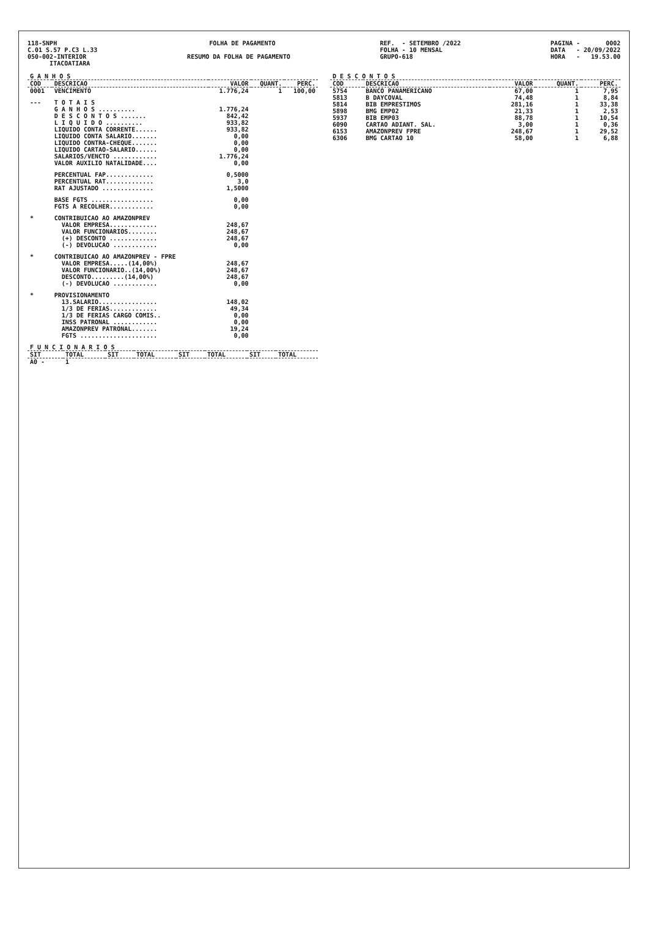118-SNPH C.01 S.57 P.C3 L.33 050-002-INTERIOR ITACOATIARA
FOLHA DE PAGAMENTO RESUMO DA FOLHA DE PAGAMENTO
REF. - SETEMBRO /2022 FOLHA - 10 MENSAL GRUPO-618
PAGINA - 0002 DATA - 20/09/2022 HORA - 19.53.00
| G A N H O S | | | | |
| --- | --- | --- | --- | --- |
| COD | DESCRICAO | VALOR | QUANT. | PERC. |
| 0001 | VENCIMENTO | 1.776,24 | 1 | 100,00 |
| --- | T O T A I S | | | |
| | G A N H O S .......... | 1.776,24 | | |
| | D E S C O N T O S ....... | 842,42 | | |
| | L I Q U I D O .......... | 933,82 | | |
| | LIQUIDO CONTA CORRENTE...... | 933,82 | | |
| | LIQUIDO CONTA SALARIO....... | 0,00 | | |
| | LIQUIDO CONTRA-CHEQUE....... | 0,00 | | |
| | LIQUIDO CARTAO-SALARIO...... | 0,00 | | |
| | SALARIOS/VENCTO ............ | 1.776,24 | | |
| | VALOR AUXILIO NATALIDADE.... | 0,00 | | |
| | PERCENTUAL FAP............. | 0,5000 | | |
| | PERCENTUAL RAT............. | 3,0 | | |
| | RAT AJUSTADO .............. | 1,5000 | | |
| | BASE FGTS ................. | 0,00 | | |
| | FGTS A RECOLHER............ | 0,00 | | |
| * | CONTRIBUICAO AO AMAZONPREV | | | |
| | VALOR EMPRESA............. | 248,67 | | |
| | VALOR FUNCIONARIOS........ | 248,67 | | |
| | (+) DESCONTO ............. | 248,67 | | |
| | (-) DEVOLUCAO ............ | 0,00 | | |
| * | CONTRIBUICAO AO AMAZONPREV - FPRE | | | |
| | VALOR EMPRESA.....(14,00%) | 248,67 | | |
| | VALOR FUNCIONARIO..(14,00%) | 248,67 | | |
| | DESCONTO.........(14,00%) | 248,67 | | |
| | (-) DEVOLUCAO ............ | 0,00 | | |
| * | PROVISIONAMENTO | | | |
| | 13.SALARIO................ | 148,02 | | |
| | 1/3 DE FERIAS............. | 49,34 | | |
| | 1/3 DE FERIAS CARGO COMIS.. | 0,00 | | |
| | INSS PATRONAL ............ | 0,00 | | |
| | AMAZONPREV PATRONAL....... | 19,24 | | |
| | FGTS ..................... | 0,00 | | |
| F U N C I O N A R I O S | | | | | | | |
| --- | --- | --- | --- | --- | --- | --- | --- |
| SIT | TOTAL | SIT | TOTAL | SIT | TOTAL | SIT | TOTAL |
| A0 - | 1 | | | | | | |
| D E S C O N T O S | | | | |
| --- | --- | --- | --- | --- |
| COD | DESCRICAO | VALOR | QUANT. | PERC. |
| 5754 | BANCO PANAMERICANO | 67,00 | 1 | 7,95 |
| 5813 | B DAYCOVAL | 74,48 | 1 | 8,84 |
| 5814 | BIB EMPRESTIMOS | 281,16 | 1 | 33,38 |
| 5898 | BMG EMP02 | 21,33 | 1 | 2,53 |
| 5937 | BIB EMP03 | 88,78 | 1 | 10,54 |
| 6090 | CARTAO ADIANT. SAL. | 3,00 | 1 | 0,36 |
| 6153 | AMAZONPREV FPRE | 248,67 | 1 | 29,52 |
| 6306 | BMG CARTAO 10 | 58,00 | 1 | 6,88 |